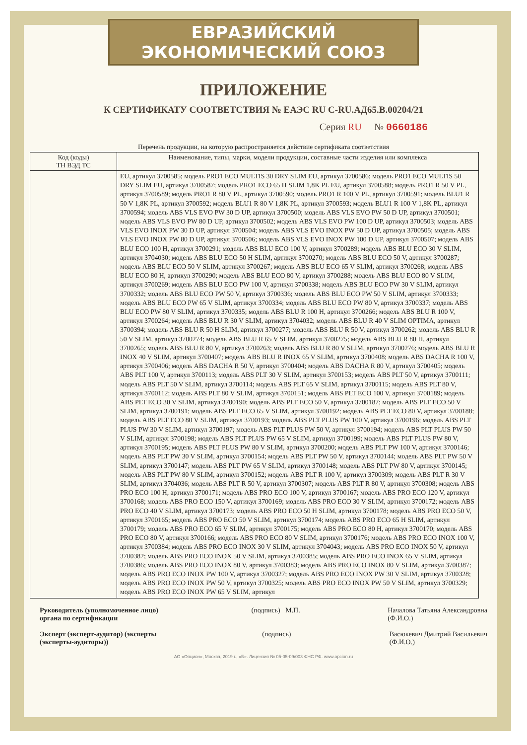ЕВРАЗИЙСКИЙ ЭКОНОМИЧЕСКИЙ СОЮЗ
ПРИЛОЖЕНИЕ
К СЕРТИФИКАТУ СООТВЕТСТВИЯ № ЕАЭС RU C-RU.АД65.В.00204/21
Серия RU № 0660186
Перечень продукции, на которую распространяется действие сертификата соответствия
| Код (коды) ТН ВЭД ТС | Наименование, типы, марки, модели продукции, составные части изделия или комплекса |
| --- | --- |
| | EU, артикул 3700585; модель PRO1 ECO MULTIS 30 DRY SLIM EU, артикул 3700586; модель PRO1 ECO MULTIS 50 DRY SLIM EU, артикул 3700587; модель PRO1 ECO 65 H SLIM 1,8K PL EU, артикул 3700588; модель PRO1 R 50 V PL, артикул 3700589; модель PRO1 R 80 V PL, артикул 3700590; модель PRO1 R 100 V PL, артикул 3700591; модель BLU1 R 50 V 1,8K PL, артикул 3700592; модель BLU1 R 80 V 1,8K PL, артикул 3700593; модель BLU1 R 100 V 1,8K PL, артикул 3700594; модель ABS VLS EVO PW 30 D UP, артикул 3700500; модель ABS VLS EVO PW 50 D UP, артикул 3700501; модель ABS VLS EVO PW 80 D UP, артикул 3700502; модель ABS VLS EVO PW 100 D UP, артикул 3700503; модель ABS VLS EVO INOX PW 30 D UP, артикул 3700504; модель ABS VLS EVO INOX PW 50 D UP, артикул 3700505; модель ABS VLS EVO INOX PW 80 D UP, артикул 3700506; модель ABS VLS EVO INOX PW 100 D UP, артикул 3700507; модель ABS BLU ECO 100 H, артикул 3700291; модель ABS BLU ECO 100 V, артикул 3700289; модель ABS BLU ECO 30 V SLIM, артикул 3704030; модель ABS BLU ECO 50 H SLIM, артикул 3700270; модель ABS BLU ECO 50 V, артикул 3700287; модель ABS BLU ECO 50 V SLIM, артикул 3700267; модель ABS BLU ECO 65 V SLIM, артикул 3700268; модель ABS BLU ECO 80 H, артикул 3700290; модель ABS BLU ECO 80 V, артикул 3700288; модель ABS BLU ECO 80 V SLIM, артикул 3700269; модель ABS BLU ECO PW 100 V, артикул 3700338; модель ABS BLU ECO PW 30 V SLIM, артикул 3700332; модель ABS BLU ECO PW 50 V, артикул 3700336; модель ABS BLU ECO PW 50 V SLIM, артикул 3700333; модель ABS BLU ECO PW 65 V SLIM, артикул 3700334; модель ABS BLU ECO PW 80 V, артикул 3700337; модель ABS BLU ECO PW 80 V SLIM, артикул 3700335; модель ABS BLU R 100 H, артикул 3700266; модель ABS BLU R 100 V, артикул 3700264; модель ABS BLU R 30 V SLIM, артикул 3704032; модель ABS BLU R 40 V SLIM OPTIMA, артикул 3700394; модель ABS BLU R 50 H SLIM, артикул 3700277; модель ABS BLU R 50 V, артикул 3700262; модель ABS BLU R 50 V SLIM, артикул 3700274; модель ABS BLU R 65 V SLIM, артикул 3700275; модель ABS BLU R 80 H, артикул 3700265; модель ABS BLU R 80 V, артикул 3700263; модель ABS BLU R 80 V SLIM, артикул 3700276; модель ABS BLU R INOX 40 V SLIM, артикул 3700407; модель ABS BLU R INOX 65 V SLIM, артикул 3700408; модель ABS DACHA R 100 V, артикул 3700406; модель ABS DACHA R 50 V, артикул 3700404; модель ABS DACHA R 80 V, артикул 3700405; модель ABS PLT 100 V, артикул 3700113; модель ABS PLT 30 V SLIM, артикул 3700153; модель ABS PLT 50 V, артикул 3700111; модель ABS PLT 50 V SLIM, артикул 3700114; модель ABS PLT 65 V SLIM, артикул 3700115; модель ABS PLT 80 V, артикул 3700112; модель ABS PLT 80 V SLIM, артикул 3700151; модель ABS PLT ECO 100 V, артикул 3700189; модель ABS PLT ECO 30 V SLIM, артикул 3700190; модель ABS PLT ECO 50 V, артикул 3700187; модель ABS PLT ECO 50 V SLIM, артикул 3700191; модель ABS PLT ECO 65 V SLIM, артикул 3700192; модель ABS PLT ECO 80 V, артикул 3700188; модель ABS PLT ECO 80 V SLIM, артикул 3700193; модель ABS PLT PLUS PW 100 V, артикул 3700196; модель ABS PLT PLUS PW 30 V SLIM, артикул 3700197; модель ABS PLT PLUS PW 50 V, артикул 3700194; модель ABS PLT PLUS PW 50 V SLIM, артикул 3700198; модель ABS PLT PLUS PW 65 V SLIM, артикул 3700199; модель ABS PLT PLUS PW 80 V, артикул 3700195; модель ABS PLT PLUS PW 80 V SLIM, артикул 3700200; модель ABS PLT PW 100 V, артикул 3700146; модель ABS PLT PW 30 V SLIM, артикул 3700154; модель ABS PLT PW 50 V, артикул 3700144; модель ABS PLT PW 50 V SLIM, артикул 3700147; модель ABS PLT PW 65 V SLIM, артикул 3700148; модель ABS PLT PW 80 V, артикул 3700145; модель ABS PLT PW 80 V SLIM, артикул 3700152; модель ABS PLT R 100 V, артикул 3700309; модель ABS PLT R 30 V SLIM, артикул 3704036; модель ABS PLT R 50 V, артикул 3700307; модель ABS PLT R 80 V, артикул 3700308; модель ABS PRO ECO 100 H, артикул 3700171; модель ABS PRO ECO 100 V, артикул 3700167; модель ABS PRO ECO 120 V, артикул 3700168; модель ABS PRO ECO 150 V, артикул 3700169; модель ABS PRO ECO 30 V SLIM, артикул 3700172; модель ABS PRO ECO 40 V SLIM, артикул 3700173; модель ABS PRO ECO 50 H SLIM, артикул 3700178; модель ABS PRO ECO 50 V, артикул 3700165; модель ABS PRO ECO 50 V SLIM, артикул 3700174; модель ABS PRO ECO 65 H SLIM, артикул 3700179; модель ABS PRO ECO 65 V SLIM, артикул 3700175; модель ABS PRO ECO 80 H, артикул 3700170; модель ABS PRO ECO 80 V, артикул 3700166; модель ABS PRO ECO 80 V SLIM, артикул 3700176; модель ABS PRO ECO INOX 100 V, артикул 3700384; модель ABS PRO ECO INOX 30 V SLIM, артикул 3704043; модель ABS PRO ECO INOX 50 V, артикул 3700382; модель ABS PRO ECO INOX 50 V SLIM, артикул 3700385; модель ABS PRO ECO INOX 65 V SLIM, артикул 3700386; модель ABS PRO ECO INOX 80 V, артикул 3700383; модель ABS PRO ECO INOX 80 V SLIM, артикул 3700387; модель ABS PRO ECO INOX PW 100 V, артикул 3700327; модель ABS PRO ECO INOX PW 30 V SLIM, артикул 3700328; модель ABS PRO ECO INOX PW 50 V, артикул 3700325; модель ABS PRO ECO INOX PW 50 V SLIM, артикул 3700329; модель ABS PRO ECO INOX PW 65 V SLIM, артикул |
Руководитель (уполномоченное лицо) органа по сертификации (подпись) М.П. Началова Татьяна Александровна
(Ф.И.О.)
Эксперт (эксперт-аудитор) (эксперты (эксперты-аудиторы)) (подпись) Васюкевич Дмитрий Васильевич
(Ф.И.О.)
АО «Опцион», Москва, 2019 г., «Б». Лицензия № 05-05-09/003 ФНС РФ. www.opcion.ru